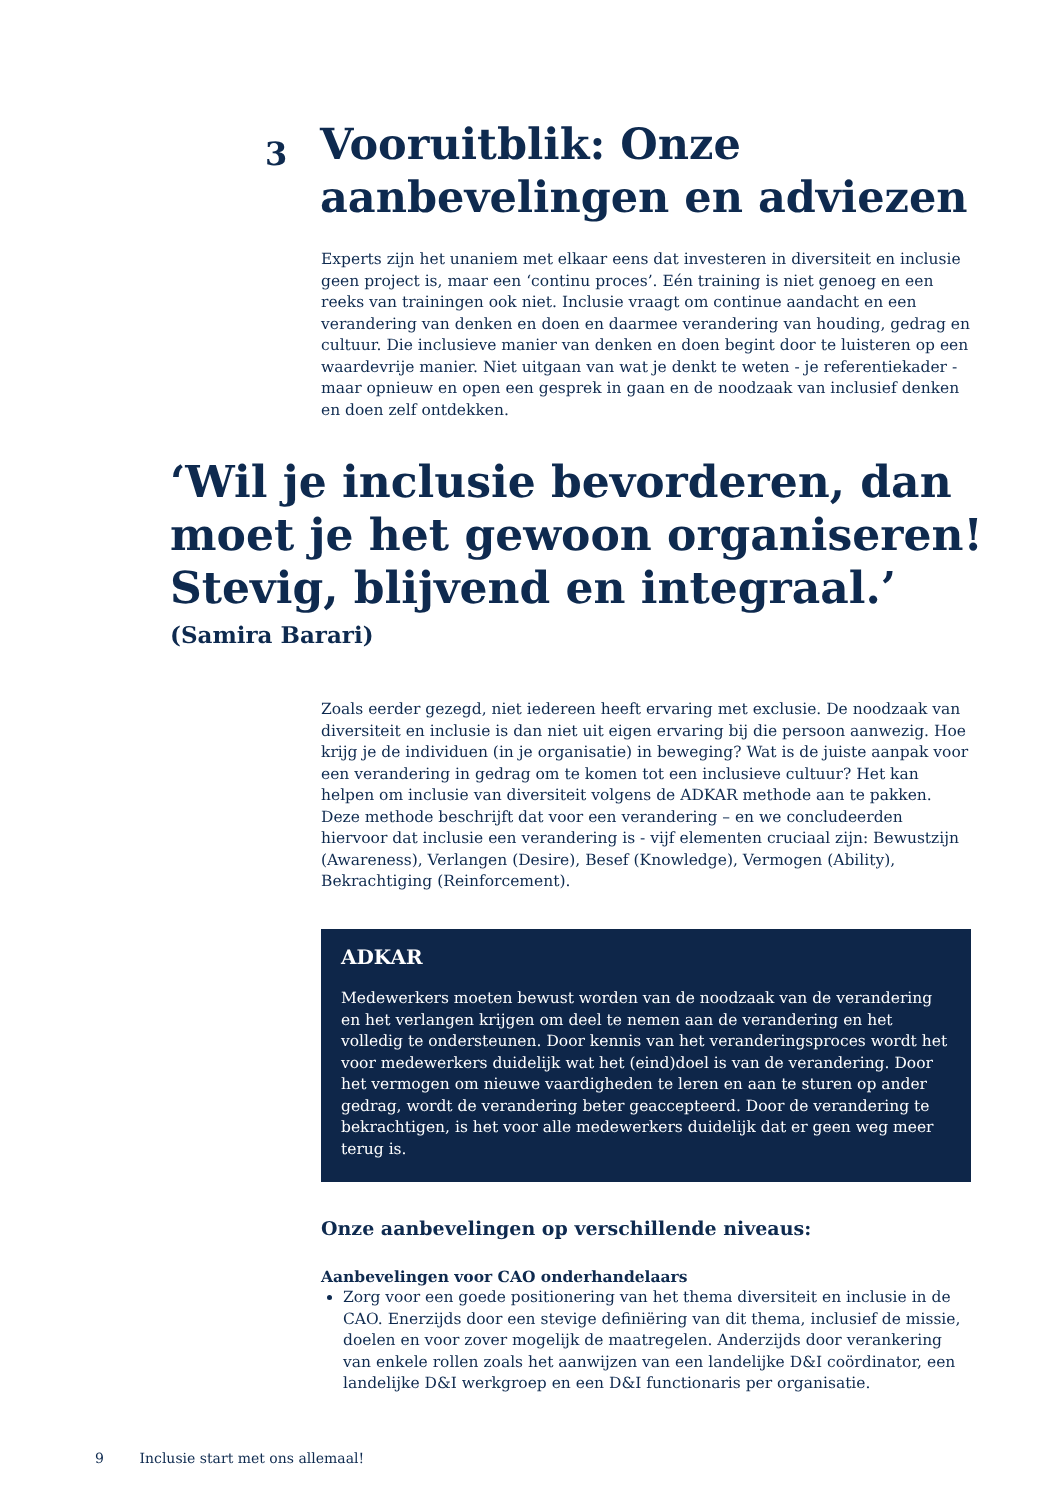3
Vooruitblik: Onze
aanbevelingen en adviezen
Experts zijn het unaniem met elkaar eens dat investeren in diversiteit en inclusie geen project is, maar een ‘continu proces’. Eén training is niet genoeg en een reeks van trainingen ook niet. Inclusie vraagt om continue aandacht en een verandering van denken en doen en daarmee verandering van houding, gedrag en cultuur. Die inclusieve manier van denken en doen begint door te luisteren op een waardevrije manier. Niet uitgaan van wat je denkt te weten - je referentiekader - maar opnieuw en open een gesprek in gaan en de noodzaak van inclusief denken en doen zelf ontdekken.
‘Wil je inclusie bevorderen, dan moet je het gewoon organiseren! Stevig, blijvend en integraal.’
(Samira Barari)
Zoals eerder gezegd, niet iedereen heeft ervaring met exclusie. De noodzaak van diversiteit en inclusie is dan niet uit eigen ervaring bij die persoon aanwezig. Hoe krijg je de individuen (in je organisatie) in beweging? Wat is de juiste aanpak voor een verandering in gedrag om te komen tot een inclusieve cultuur? Het kan helpen om inclusie van diversiteit volgens de ADKAR methode aan te pakken. Deze methode beschrijft dat voor een verandering – en we concludeerden hiervoor dat inclusie een verandering is - vijf elementen cruciaal zijn: Bewustzijn (Awareness), Verlangen (Desire), Besef (Knowledge), Vermogen (Ability), Bekrachtiging (Reinforcement).
ADKAR
Medewerkers moeten bewust worden van de noodzaak van de verandering en het verlangen krijgen om deel te nemen aan de verandering en het volledig te ondersteunen. Door kennis van het veranderingsproces wordt het voor medewerkers duidelijk wat het (eind)doel is van de verandering. Door het vermogen om nieuwe vaardigheden te leren en aan te sturen op ander gedrag, wordt de verandering beter geaccepteerd. Door de verandering te bekrachtigen, is het voor alle medewerkers duidelijk dat er geen weg meer terug is.
Onze aanbevelingen op verschillende niveaus:
Aanbevelingen voor CAO onderhandelaars
Zorg voor een goede positionering van het thema diversiteit en inclusie in de CAO. Enerzijds door een stevige definiëring van dit thema, inclusief de missie, doelen en voor zover mogelijk de maatregelen. Anderzijds door verankering van enkele rollen zoals het aanwijzen van een landelijke D&I coördinator, een landelijke D&I werkgroep en een D&I functionaris per organisatie.
9 Inclusie start met ons allemaal!